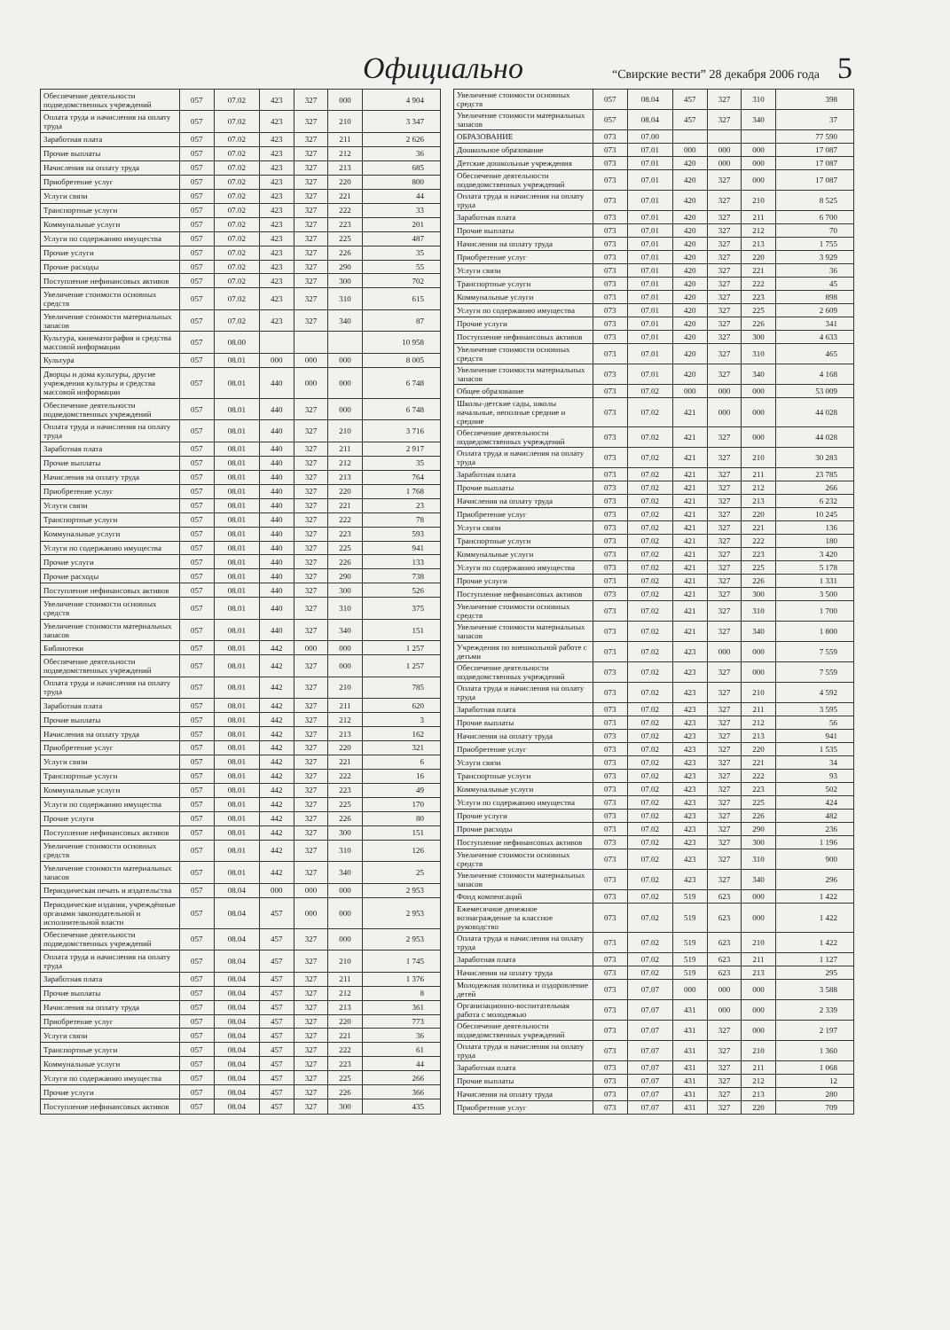Официально “Свирские вести” 28 декабря 2006 года 5
| Обеспечение деятельности подведомственных учреждений | 057 | 07.02 | 423 | 327 | 000 | 4 904 |
| Оплата труда и начисления на оплату труда | 057 | 07.02 | 423 | 327 | 210 | 3 347 |
| Заработная плата | 057 | 07.02 | 423 | 327 | 211 | 2 626 |
| Прочие выплаты | 057 | 07.02 | 423 | 327 | 212 | 36 |
| Начисления на оплату труда | 057 | 07.02 | 423 | 327 | 213 | 685 |
| Приобретение услуг | 057 | 07.02 | 423 | 327 | 220 | 800 |
| Услуги связи | 057 | 07.02 | 423 | 327 | 221 | 44 |
| Транспортные услуги | 057 | 07.02 | 423 | 327 | 222 | 33 |
| Коммунальные услуги | 057 | 07.02 | 423 | 327 | 223 | 201 |
| Услуги по содержанию имущества | 057 | 07.02 | 423 | 327 | 225 | 487 |
| Прочие услуги | 057 | 07.02 | 423 | 327 | 226 | 35 |
| Прочие расходы | 057 | 07.02 | 423 | 327 | 290 | 55 |
| Поступление нефинансовых активов | 057 | 07.02 | 423 | 327 | 300 | 702 |
| Увеличение стоимости основных средств | 057 | 07.02 | 423 | 327 | 310 | 615 |
| Увеличение стоимости материальных запасов | 057 | 07.02 | 423 | 327 | 340 | 87 |
| Культура, кинематография и средства массовой информации | 057 | 08.00 | | | | 10 958 |
| Культура | 057 | 08.01 | 000 | 000 | 000 | 8 005 |
| Дворцы и дома культуры, другие учреждения культуры и средства массовой информации | 057 | 08.01 | 440 | 000 | 000 | 6 748 |
| Обеспечение деятельности подведомственных учреждений | 057 | 08.01 | 440 | 327 | 000 | 6 748 |
| Оплата труда и начисления на оплату труда | 057 | 08.01 | 440 | 327 | 210 | 3 716 |
| Заработная плата | 057 | 08.01 | 440 | 327 | 211 | 2 917 |
| Прочие выплаты | 057 | 08.01 | 440 | 327 | 212 | 35 |
| Начисления на оплату труда | 057 | 08.01 | 440 | 327 | 213 | 764 |
| Приобретение услуг | 057 | 08.01 | 440 | 327 | 220 | 1 768 |
| Услуги связи | 057 | 08.01 | 440 | 327 | 221 | 23 |
| Транспортные услуги | 057 | 08.01 | 440 | 327 | 222 | 78 |
| Коммунальные услуги | 057 | 08.01 | 440 | 327 | 223 | 593 |
| Услуги по содержанию имущества | 057 | 08.01 | 440 | 327 | 225 | 941 |
| Прочие услуги | 057 | 08.01 | 440 | 327 | 226 | 133 |
| Прочие расходы | 057 | 08.01 | 440 | 327 | 290 | 738 |
| Поступление нефинансовых активов | 057 | 08.01 | 440 | 327 | 300 | 526 |
| Увеличение стоимости основных средств | 057 | 08.01 | 440 | 327 | 310 | 375 |
| Увеличение стоимости материальных запасов | 057 | 08.01 | 440 | 327 | 340 | 151 |
| Библиотеки | 057 | 08.01 | 442 | 000 | 000 | 1 257 |
| Обеспечение деятельности подведомственных учреждений | 057 | 08.01 | 442 | 327 | 000 | 1 257 |
| Оплата труда и начисления на оплату труда | 057 | 08.01 | 442 | 327 | 210 | 785 |
| Заработная плата | 057 | 08.01 | 442 | 327 | 211 | 620 |
| Прочие выплаты | 057 | 08.01 | 442 | 327 | 212 | 3 |
| Начисления на оплату труда | 057 | 08.01 | 442 | 327 | 213 | 162 |
| Приобретение услуг | 057 | 08.01 | 442 | 327 | 220 | 321 |
| Услуги связи | 057 | 08.01 | 442 | 327 | 221 | 6 |
| Транспортные услуги | 057 | 08.01 | 442 | 327 | 222 | 16 |
| Коммунальные услуги | 057 | 08.01 | 442 | 327 | 223 | 49 |
| Услуги по содержанию имущества | 057 | 08.01 | 442 | 327 | 225 | 170 |
| Прочие услуги | 057 | 08.01 | 442 | 327 | 226 | 80 |
| Поступление нефинансовых активов | 057 | 08.01 | 442 | 327 | 300 | 151 |
| Увеличение стоимости основных средств | 057 | 08.01 | 442 | 327 | 310 | 126 |
| Увеличение стоимости материальных запасов | 057 | 08.01 | 442 | 327 | 340 | 25 |
| Периодическая печать и издательства | 057 | 08.04 | 000 | 000 | 000 | 2 953 |
| Периодические издания, учреждённые органами законодательной и исполнительной власти | 057 | 08.04 | 457 | 000 | 000 | 2 953 |
| Обеспечение деятельности подведомственных учреждений | 057 | 08.04 | 457 | 327 | 000 | 2 953 |
| Оплата труда и начисления на оплату труда | 057 | 08.04 | 457 | 327 | 210 | 1 745 |
| Заработная плата | 057 | 08.04 | 457 | 327 | 211 | 1 376 |
| Прочие выплаты | 057 | 08.04 | 457 | 327 | 212 | 8 |
| Начисления на оплату труда | 057 | 08.04 | 457 | 327 | 213 | 361 |
| Приобретение услуг | 057 | 08.04 | 457 | 327 | 220 | 773 |
| Услуги связи | 057 | 08.04 | 457 | 327 | 221 | 36 |
| Транспортные услуги | 057 | 08.04 | 457 | 327 | 222 | 61 |
| Коммунальные услуги | 057 | 08.04 | 457 | 327 | 223 | 44 |
| Услуги по содержанию имущества | 057 | 08.04 | 457 | 327 | 225 | 266 |
| Прочие услуги | 057 | 08.04 | 457 | 327 | 226 | 366 |
| Поступление нефинансовых активов | 057 | 08.04 | 457 | 327 | 300 | 435 |
| Увеличение стоимости основных средств | 057 | 08.04 | 457 | 327 | 310 | 398 |
| Увеличение стоимости материальных запасов | 057 | 08.04 | 457 | 327 | 340 | 37 |
| ОБРАЗОВАНИЕ | 073 | 07.00 | | | | 77 590 |
| Дошкольное образование | 073 | 07.01 | 000 | 000 | 000 | 17 087 |
| Детские дошкольные учреждения | 073 | 07.01 | 420 | 000 | 000 | 17 087 |
| Обеспечение деятельности подведомственных учреждений | 073 | 07.01 | 420 | 327 | 000 | 17 087 |
| Оплата труда и начисления на оплату труда | 073 | 07.01 | 420 | 327 | 210 | 8 525 |
| Заработная плата | 073 | 07.01 | 420 | 327 | 211 | 6 700 |
| Прочие выплаты | 073 | 07.01 | 420 | 327 | 212 | 70 |
| Начисления на оплату труда | 073 | 07.01 | 420 | 327 | 213 | 1 755 |
| Приобретение услуг | 073 | 07.01 | 420 | 327 | 220 | 3 929 |
| Услуги связи | 073 | 07.01 | 420 | 327 | 221 | 36 |
| Транспортные услуги | 073 | 07.01 | 420 | 327 | 222 | 45 |
| Коммунальные услуги | 073 | 07.01 | 420 | 327 | 223 | 898 |
| Услуги по содержанию имущества | 073 | 07.01 | 420 | 327 | 225 | 2 609 |
| Прочие услуги | 073 | 07.01 | 420 | 327 | 226 | 341 |
| Поступление нефинансовых активов | 073 | 07.01 | 420 | 327 | 300 | 4 633 |
| Увеличение стоимости основных средств | 073 | 07.01 | 420 | 327 | 310 | 465 |
| Увеличение стоимости материальных запасов | 073 | 07.01 | 420 | 327 | 340 | 4 168 |
| Общее образование | 073 | 07.02 | 000 | 000 | 000 | 53 009 |
| Школы-детские сады, школы начальные, неполные средние и средние | 073 | 07.02 | 421 | 000 | 000 | 44 028 |
| Обеспечение деятельности подведомственных учреждений | 073 | 07.02 | 421 | 327 | 000 | 44 028 |
| Оплата труда и начисления на оплату труда | 073 | 07.02 | 421 | 327 | 210 | 30 283 |
| Заработная плата | 073 | 07.02 | 421 | 327 | 211 | 23 785 |
| Прочие выплаты | 073 | 07.02 | 421 | 327 | 212 | 266 |
| Начисления на оплату труда | 073 | 07.02 | 421 | 327 | 213 | 6 232 |
| Приобретение услуг | 073 | 07.02 | 421 | 327 | 220 | 10 245 |
| Услуги связи | 073 | 07.02 | 421 | 327 | 221 | 136 |
| Транспортные услуги | 073 | 07.02 | 421 | 327 | 222 | 180 |
| Коммунальные услуги | 073 | 07.02 | 421 | 327 | 223 | 3 420 |
| Услуги по содержанию имущества | 073 | 07.02 | 421 | 327 | 225 | 5 178 |
| Прочие услуги | 073 | 07.02 | 421 | 327 | 226 | 1 331 |
| Поступление нефинансовых активов | 073 | 07.02 | 421 | 327 | 300 | 3 500 |
| Увеличение стоимости основных средств | 073 | 07.02 | 421 | 327 | 310 | 1 700 |
| Увеличение стоимости материальных запасов | 073 | 07.02 | 421 | 327 | 340 | 1 800 |
| Учреждения по внешкольной работе с детьми | 073 | 07.02 | 423 | 000 | 000 | 7 559 |
| Обеспечение деятельности подведомственных учреждений | 073 | 07.02 | 423 | 327 | 000 | 7 559 |
| Оплата труда и начисления на оплату труда | 073 | 07.02 | 423 | 327 | 210 | 4 592 |
| Заработная плата | 073 | 07.02 | 423 | 327 | 211 | 3 595 |
| Прочие выплаты | 073 | 07.02 | 423 | 327 | 212 | 56 |
| Начисления на оплату труда | 073 | 07.02 | 423 | 327 | 213 | 941 |
| Приобретение услуг | 073 | 07.02 | 423 | 327 | 220 | 1 535 |
| Услуги связи | 073 | 07.02 | 423 | 327 | 221 | 34 |
| Транспортные услуги | 073 | 07.02 | 423 | 327 | 222 | 93 |
| Коммунальные услуги | 073 | 07.02 | 423 | 327 | 223 | 502 |
| Услуги по содержанию имущества | 073 | 07.02 | 423 | 327 | 225 | 424 |
| Прочие услуги | 073 | 07.02 | 423 | 327 | 226 | 482 |
| Прочие расходы | 073 | 07.02 | 423 | 327 | 290 | 236 |
| Поступление нефинансовых активов | 073 | 07.02 | 423 | 327 | 300 | 1 196 |
| Увеличение стоимости основных средств | 073 | 07.02 | 423 | 327 | 310 | 900 |
| Увеличение стоимости материальных запасов | 073 | 07.02 | 423 | 327 | 340 | 296 |
| Фонд компенсаций | 073 | 07.02 | 519 | 623 | 000 | 1 422 |
| Ежемесячное денежное вознаграждение за классное руководство | 073 | 07.02 | 519 | 623 | 000 | 1 422 |
| Оплата труда и начисления на оплату труда | 073 | 07.02 | 519 | 623 | 210 | 1 422 |
| Заработная плата | 073 | 07.02 | 519 | 623 | 211 | 1 127 |
| Начисления на оплату труда | 073 | 07.02 | 519 | 623 | 213 | 295 |
| Молодежная политика и оздоровление детей | 073 | 07.07 | 000 | 000 | 000 | 3 588 |
| Организационно-воспитательная работа с молодежью | 073 | 07.07 | 431 | 000 | 000 | 2 339 |
| Обеспечение деятельности подведомственных учреждений | 073 | 07.07 | 431 | 327 | 000 | 2 197 |
| Оплата труда и начисления на оплату труда | 073 | 07.07 | 431 | 327 | 210 | 1 360 |
| Заработная плата | 073 | 07.07 | 431 | 327 | 211 | 1 068 |
| Прочие выплаты | 073 | 07.07 | 431 | 327 | 212 | 12 |
| Начисления на оплату труда | 073 | 07.07 | 431 | 327 | 213 | 280 |
| Приобретение услуг | 073 | 07.07 | 431 | 327 | 220 | 709 |